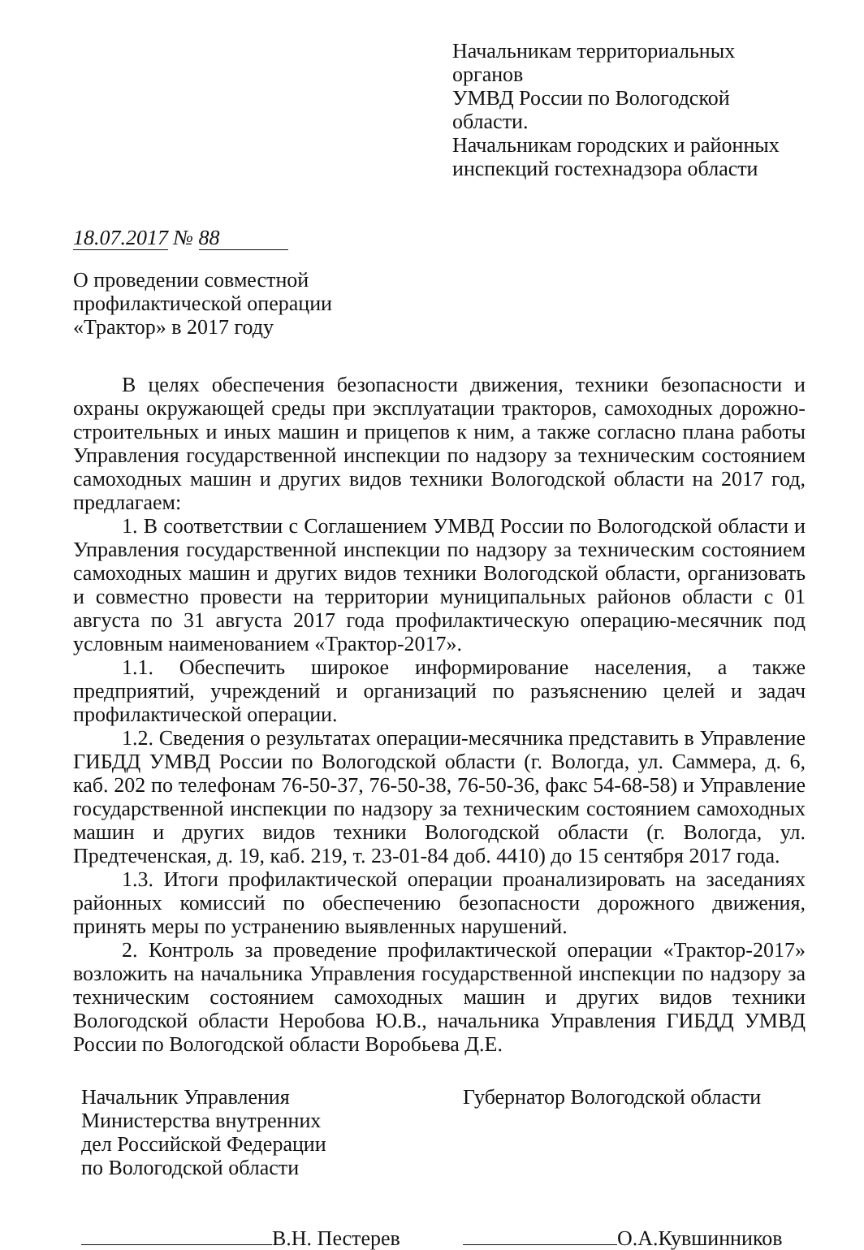Начальникам территориальных органов
УМВД России по Вологодской области.
Начальникам городских и районных
инспекций гостехнадзора области
18.07.2017 № 88
О проведении совместной
профилактической операции
«Трактор» в 2017 году
В целях обеспечения безопасности движения, техники безопасности и охраны окружающей среды при эксплуатации тракторов, самоходных дорожно-строительных и иных машин и прицепов к ним, а также согласно плана работы Управления государственной инспекции по надзору за техническим состоянием самоходных машин и других видов техники Вологодской области на 2017 год, предлагаем:
1. В соответствии с Соглашением УМВД России по Вологодской области и Управления государственной инспекции по надзору за техническим состоянием самоходных машин и других видов техники Вологодской области, организовать и совместно провести на территории муниципальных районов области с 01 августа по 31 августа 2017 года профилактическую операцию-месячник под условным наименованием «Трактор-2017».
1.1. Обеспечить широкое информирование населения, а также предприятий, учреждений и организаций по разъяснению целей и задач профилактической операции.
1.2. Сведения о результатах операции-месячника представить в Управление ГИБДД УМВД России по Вологодской области (г. Вологда, ул. Саммера, д. 6, каб. 202 по телефонам 76-50-37, 76-50-38, 76-50-36, факс 54-68-58) и Управление государственной инспекции по надзору за техническим состоянием самоходных машин и других видов техники Вологодской области (г. Вологда, ул. Предтеченская, д. 19, каб. 219, т. 23-01-84 доб. 4410) до 15 сентября 2017 года.
1.3. Итоги профилактической операции проанализировать на заседаниях районных комиссий по обеспечению безопасности дорожного движения, принять меры по устранению выявленных нарушений.
2. Контроль за проведение профилактической операции «Трактор-2017» возложить на начальника Управления государственной инспекции по надзору за техническим состоянием самоходных машин и других видов техники Вологодской области Неробова Ю.В., начальника Управления ГИБДД УМВД России по Вологодской области Воробьева Д.Е.
Начальник Управления
Министерства внутренних
дел Российской Федерации
по Вологодской области
В.Н. Пестерев
Губернатор Вологодской области
О.А.Кувшинников